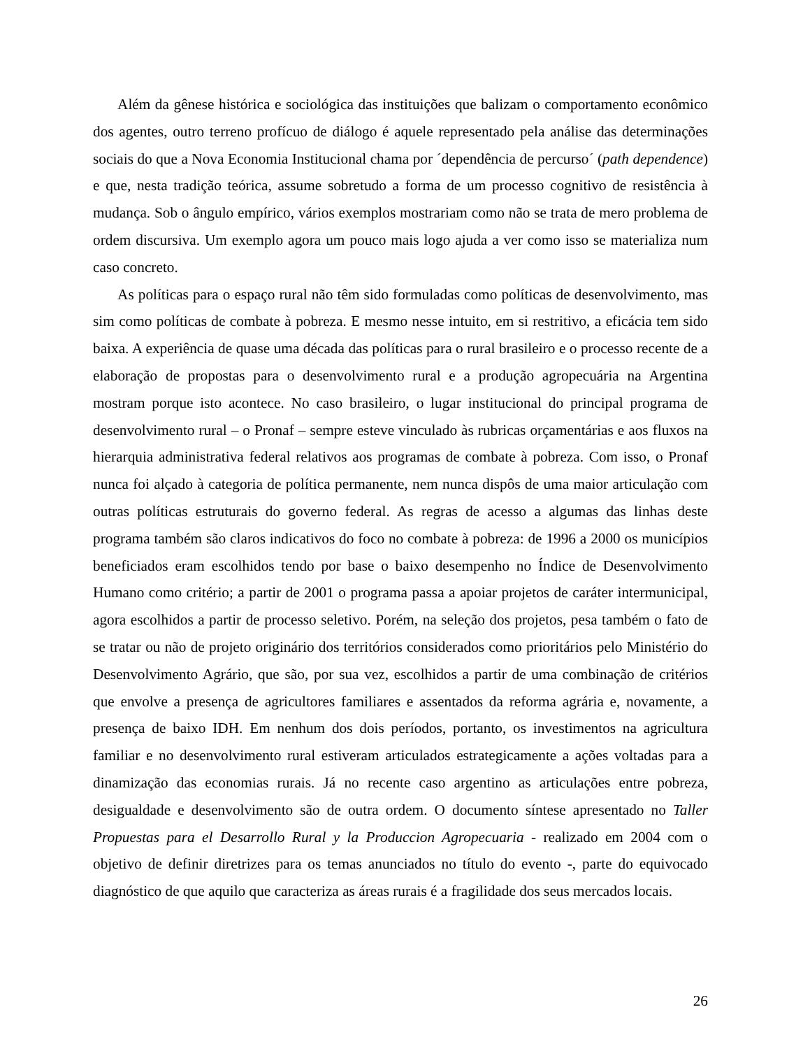Além da gênese histórica e sociológica das instituições que balizam o comportamento econômico dos agentes, outro terreno profícuo de diálogo é aquele representado pela análise das determinações sociais do que a Nova Economia Institucional chama por ´dependência de percurso´ (path dependence) e que, nesta tradição teórica, assume sobretudo a forma de um processo cognitivo de resistência à mudança. Sob o ângulo empírico, vários exemplos mostrariam como não se trata de mero problema de ordem discursiva. Um exemplo agora um pouco mais logo ajuda a ver como isso se materializa num caso concreto.
As políticas para o espaço rural não têm sido formuladas como políticas de desenvolvimento, mas sim como políticas de combate à pobreza. E mesmo nesse intuito, em si restritivo, a eficácia tem sido baixa. A experiência de quase uma década das políticas para o rural brasileiro e o processo recente de a elaboração de propostas para o desenvolvimento rural e a produção agropecuária na Argentina mostram porque isto acontece. No caso brasileiro, o lugar institucional do principal programa de desenvolvimento rural – o Pronaf – sempre esteve vinculado às rubricas orçamentárias e aos fluxos na hierarquia administrativa federal relativos aos programas de combate à pobreza. Com isso, o Pronaf nunca foi alçado à categoria de política permanente, nem nunca dispôs de uma maior articulação com outras políticas estruturais do governo federal. As regras de acesso a algumas das linhas deste programa também são claros indicativos do foco no combate à pobreza: de 1996 a 2000 os municípios beneficiados eram escolhidos tendo por base o baixo desempenho no Índice de Desenvolvimento Humano como critério; a partir de 2001 o programa passa a apoiar projetos de caráter intermunicipal, agora escolhidos a partir de processo seletivo. Porém, na seleção dos projetos, pesa também o fato de se tratar ou não de projeto originário dos territórios considerados como prioritários pelo Ministério do Desenvolvimento Agrário, que são, por sua vez, escolhidos a partir de uma combinação de critérios que envolve a presença de agricultores familiares e assentados da reforma agrária e, novamente, a presença de baixo IDH. Em nenhum dos dois períodos, portanto, os investimentos na agricultura familiar e no desenvolvimento rural estiveram articulados estrategicamente a ações voltadas para a dinamização das economias rurais. Já no recente caso argentino as articulações entre pobreza, desigualdade e desenvolvimento são de outra ordem. O documento síntese apresentado no Taller Propuestas para el Desarrollo Rural y la Produccion Agropecuaria - realizado em 2004 com o objetivo de definir diretrizes para os temas anunciados no título do evento -, parte do equivocado diagnóstico de que aquilo que caracteriza as áreas rurais é a fragilidade dos seus mercados locais.
26